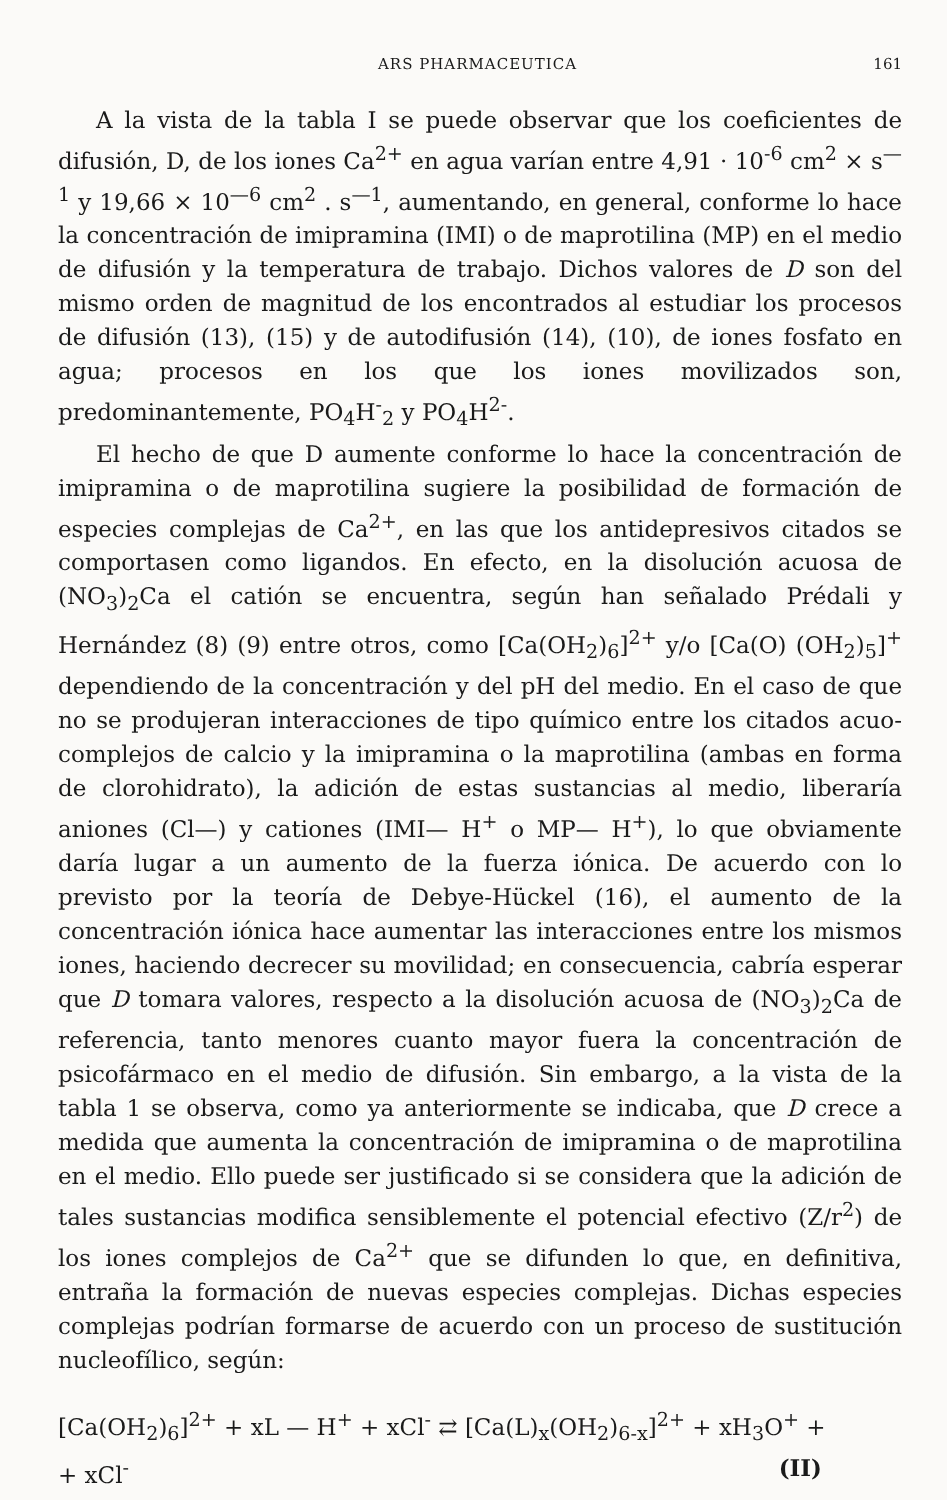ARS PHARMACEUTICA 161
A la vista de la tabla I se puede observar que los coeficientes de difusión, D, de los iones Ca<sup>2+</sup> en agua varían entre 4,91 · 10<sup>-6</sup> cm<sup>2</sup> × s<sup>—1</sup> y 19,66 × 10<sup>—6</sup> cm<sup>2</sup> . s<sup>—1</sup>, aumentando, en general, conforme lo hace la concentración de imipramina (IMI) o de maprotilina (MP) en el medio de difusión y la temperatura de trabajo. Dichos valores de D son del mismo orden de magnitud de los encontrados al estudiar los procesos de difusión (13), (15) y de autodifusión (14), (10), de iones fosfato en agua; procesos en los que los iones movilizados son, predominantemente, PO<sub>4</sub>H<sup>-</sup><sub>2</sub> y PO<sub>4</sub>H<sup>2-</sup>.
El hecho de que D aumente conforme lo hace la concentración de imipramina o de maprotilina sugiere la posibilidad de formación de especies complejas de Ca<sup>2+</sup>, en las que los antidepresivos citados se comportasen como ligandos. En efecto, en la disolución acuosa de (NO<sub>3</sub>)<sub>2</sub>Ca el catión se encuentra, según han señalado Prédali y Hernández (8) (9) entre otros, como [Ca(OH<sub>2</sub>)<sub>6</sub>]<sup>2+</sup> y/o [Ca(O) (OH<sub>2</sub>)<sub>5</sub>]<sup>+</sup> dependiendo de la concentración y del pH del medio. En el caso de que no se produjeran interacciones de tipo químico entre los citados acuo-complejos de calcio y la imipramina o la maprotilina (ambas en forma de clorohidrato), la adición de estas sustancias al medio, liberaría aniones (Cl—) y cationes (IMI— H<sup>+</sup> o MP— H<sup>+</sup>), lo que obviamente daría lugar a un aumento de la fuerza iónica. De acuerdo con lo previsto por la teoría de Debye-Hückel (16), el aumento de la concentración iónica hace aumentar las interacciones entre los mismos iones, haciendo decrecer su movilidad; en consecuencia, cabría esperar que D tomara valores, respecto a la disolución acuosa de (NO<sub>3</sub>)<sub>2</sub>Ca de referencia, tanto menores cuanto mayor fuera la concentración de psicofármaco en el medio de difusión. Sin embargo, a la vista de la tabla 1 se observa, como ya anteriormente se indicaba, que D crece a medida que aumenta la concentración de imipramina o de maprotilina en el medio. Ello puede ser justificado si se considera que la adición de tales sustancias modifica sensiblemente el potencial efectivo (Z/r<sup>2</sup>) de los iones complejos de Ca<sup>2+</sup> que se difunden lo que, en definitiva, entraña la formación de nuevas especies complejas. Dichas especies complejas podrían formarse de acuerdo con un proceso de sustitución nucleofílico, según:
[Ca(OH<sub>2</sub>)<sub>6</sub>]<sup>2+</sup> + xL — H<sup>+</sup> + xCl<sup>-</sup> ⇄ [Ca(L)<sub>x</sub>(OH<sub>2</sub>)<sub>6-x</sub>]<sup>2+</sup> + xH<sub>3</sub>O<sup>+</sup> +
+ xCl<sup>-</sup> (II)